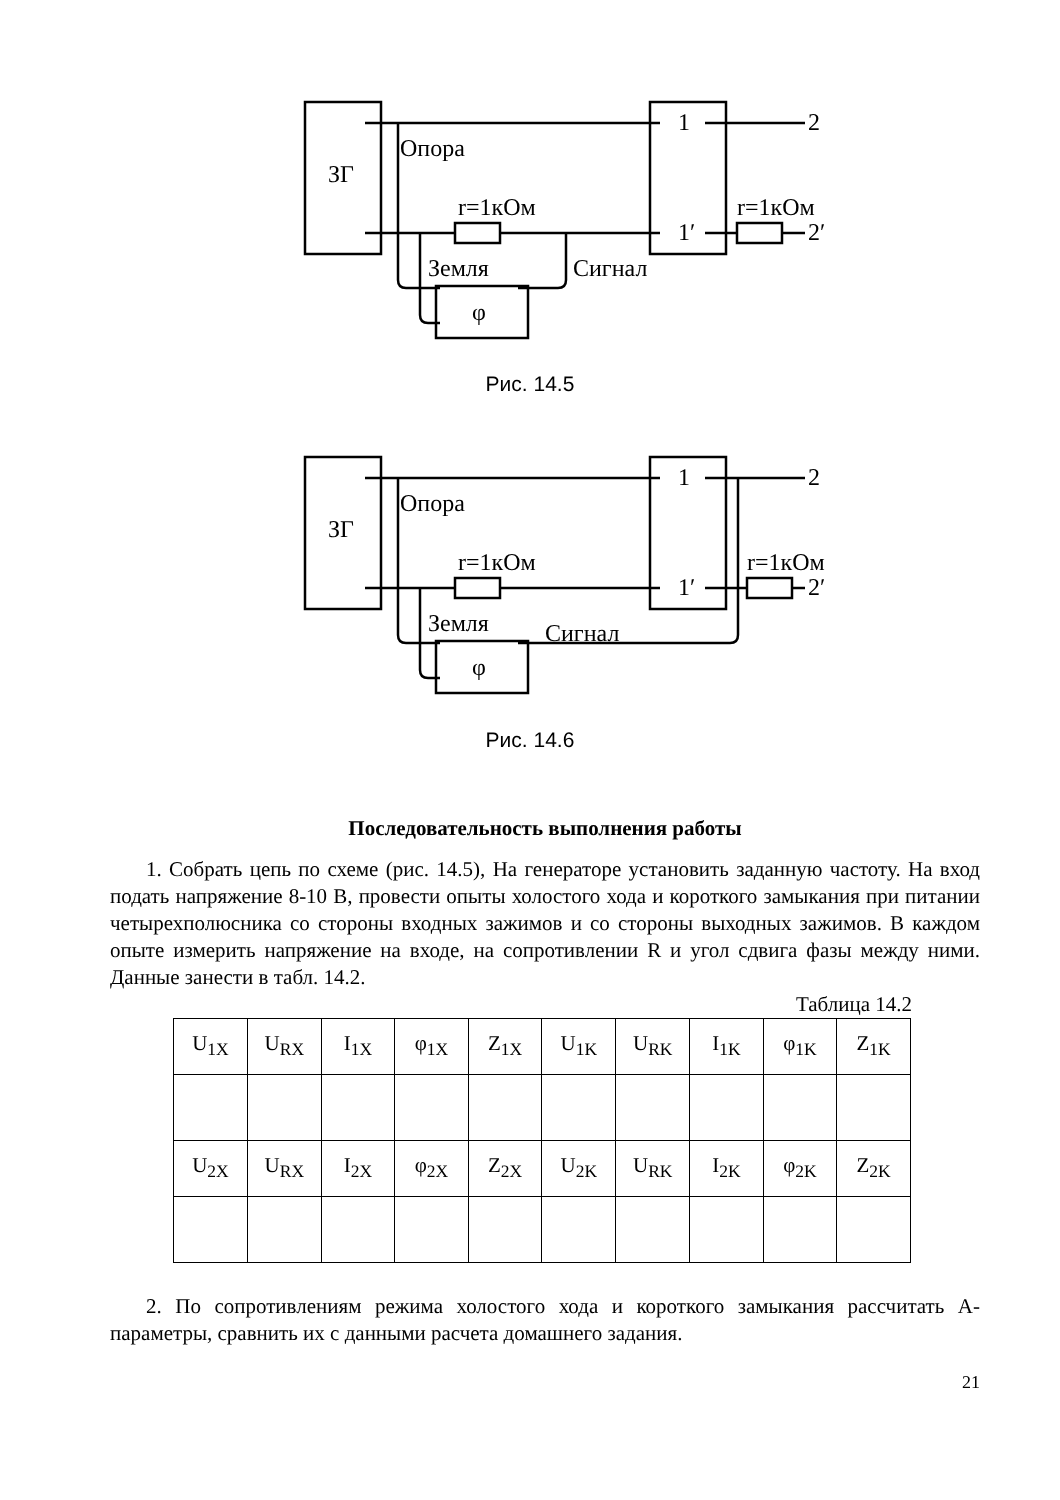Опора
ЗГ
r=1кОм
r=1кОм
Земля
Сигнал
φ
1
2
1′
2′
Рис. 14.5
Опора
ЗГ
r=1кОм
r=1кОм
Земля
Сигнал
φ
1
2
1′
2′
Рис. 14.6
Последовательность выполнения работы
1. Собрать цепь по схеме (рис. 14.5), На генераторе установить заданную частоту. На вход подать напряжение 8-10 В, провести опыты холостого хода и короткого замыкания при питании четырехполюсника со стороны входных зажимов и со стороны выходных зажимов. В каждом опыте измерить напряжение на входе, на сопротивлении R и угол сдвига фазы между ними. Данные занести в табл. 14.2.
Таблица 14.2
| U<sub>1X</sub> | U<sub>RX</sub> | I<sub>1X</sub> | φ<sub>1X</sub> | Z<sub>1X</sub> | U<sub>1K</sub> | U<sub>RK</sub> | I<sub>1K</sub> | φ<sub>1K</sub> | Z<sub>1K</sub> |
| U<sub>2X</sub> | U<sub>RX</sub> | I<sub>2X</sub> | φ<sub>2X</sub> | Z<sub>2X</sub> | U<sub>2K</sub> | U<sub>RK</sub> | I<sub>2K</sub> | φ<sub>2K</sub> | Z<sub>2K</sub> |
2. По сопротивлениям режима холостого хода и короткого замыкания рассчитать А-параметры, сравнить их с данными расчета домашнего задания.
21